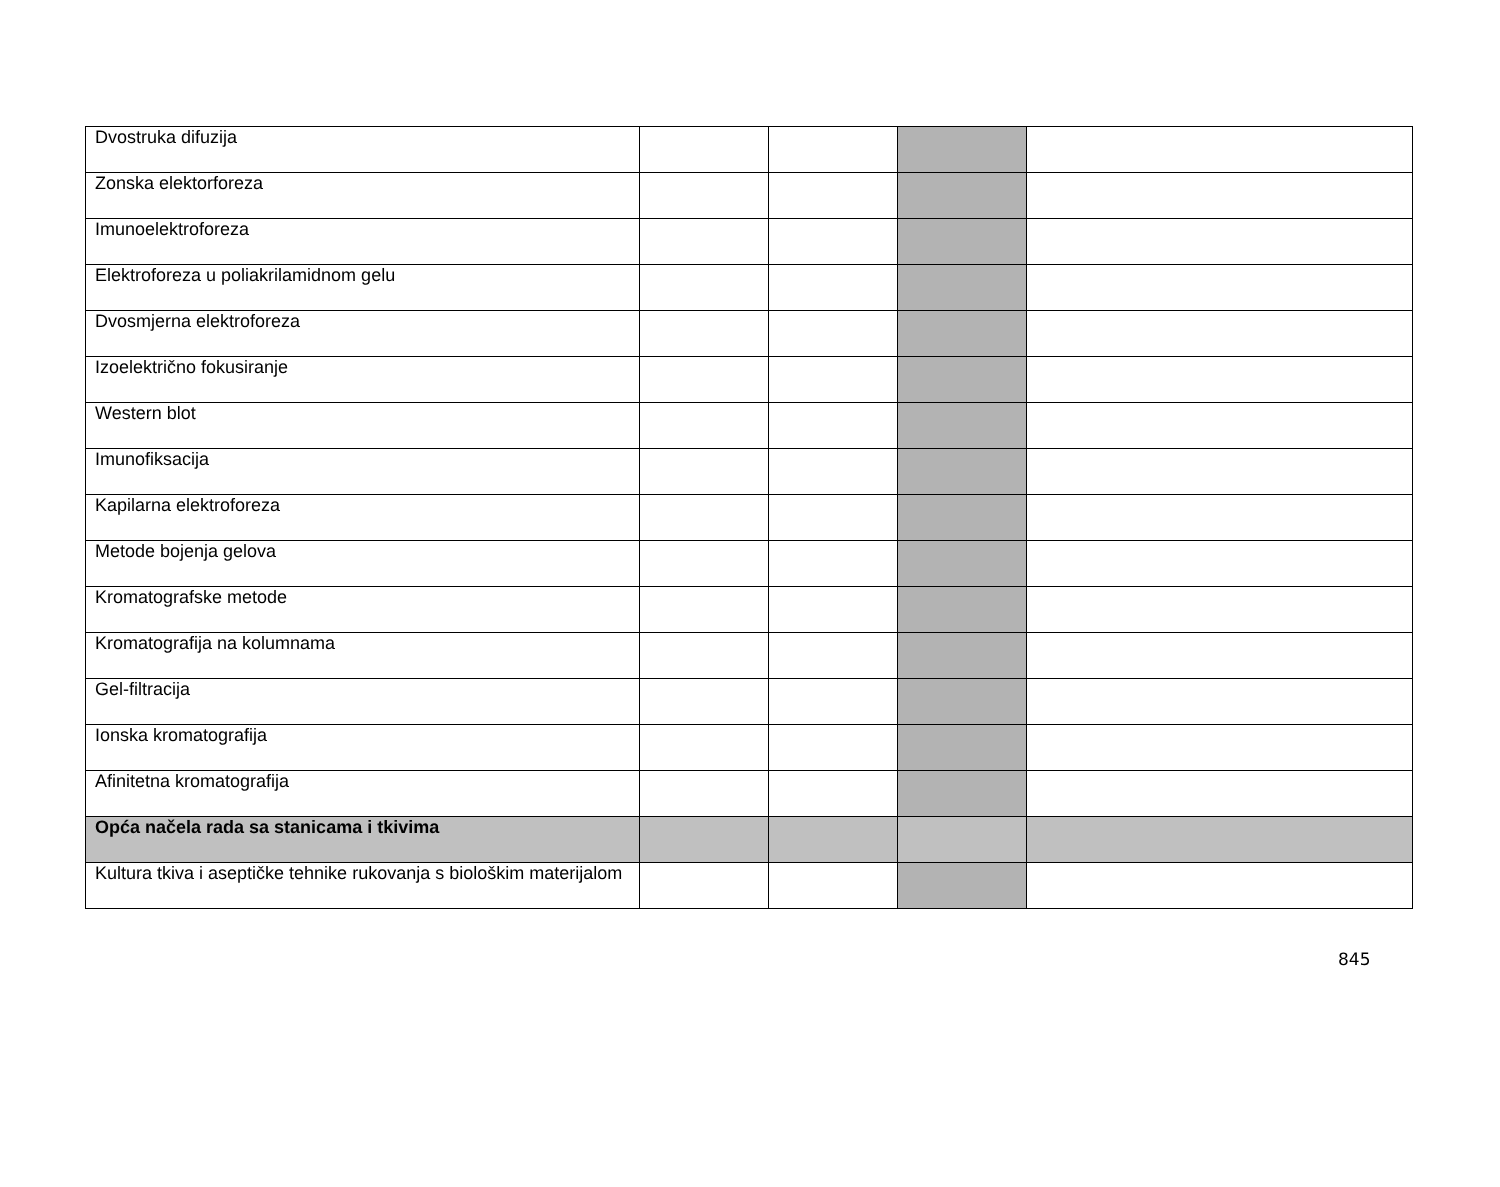| Dvostruka difuzija | | | | |
| Zonska elektorforeza | | | | |
| Imunoelektroforeza | | | | |
| Elektroforeza u poliakrilamidnom gelu | | | | |
| Dvosmjerna elektroforeza | | | | |
| Izoelektrično fokusiranje | | | | |
| Western blot | | | | |
| Imunofiksacija | | | | |
| Kapilarna elektroforeza | | | | |
| Metode bojenja gelova | | | | |
| Kromatografske metode | | | | |
| Kromatografija na kolumnama | | | | |
| Gel-filtracija | | | | |
| Ionska kromatografija | | | | |
| Afinitetna kromatografija | | | | |
| Opća načela rada sa stanicama i tkivima | | | | |
| Kultura tkiva i aseptičke tehnike rukovanja s biološkim materijalom | | | | |
845